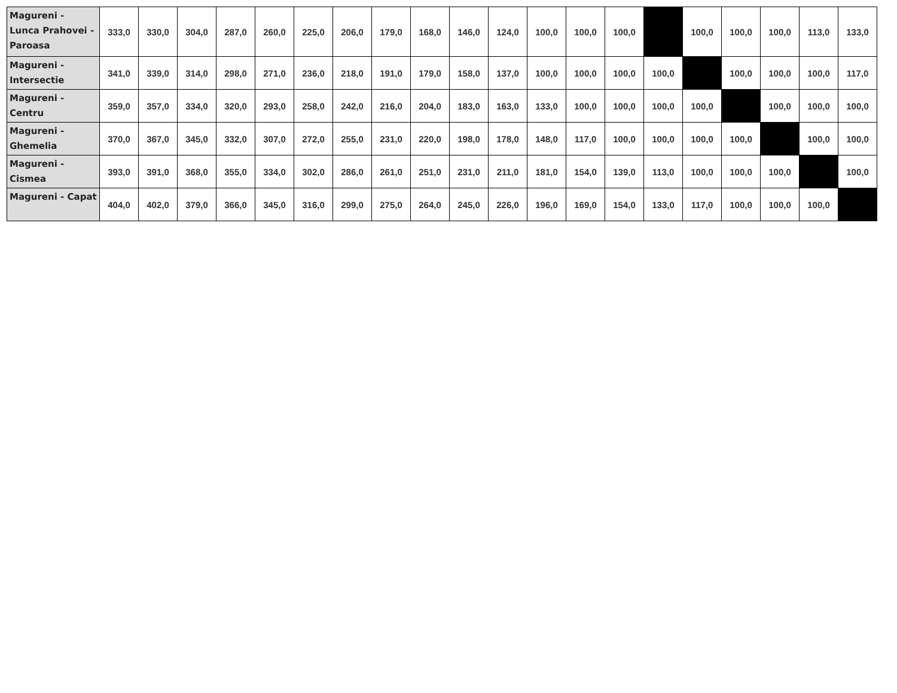| Magureni - Lunca Prahovei - Paroasa | 333,0 | 330,0 | 304,0 | 287,0 | 260,0 | 225,0 | 206,0 | 179,0 | 168,0 | 146,0 | 124,0 | 100,0 | 100,0 | 100,0 | | 100,0 | 100,0 | 100,0 | 113,0 | 133,0 |
| Magureni - Intersectie | 341,0 | 339,0 | 314,0 | 298,0 | 271,0 | 236,0 | 218,0 | 191,0 | 179,0 | 158,0 | 137,0 | 100,0 | 100,0 | 100,0 | 100,0 | | 100,0 | 100,0 | 100,0 | 117,0 |
| Magureni - Centru | 359,0 | 357,0 | 334,0 | 320,0 | 293,0 | 258,0 | 242,0 | 216,0 | 204,0 | 183,0 | 163,0 | 133,0 | 100,0 | 100,0 | 100,0 | 100,0 | | 100,0 | 100,0 | 100,0 |
| Magureni - Ghemelia | 370,0 | 367,0 | 345,0 | 332,0 | 307,0 | 272,0 | 255,0 | 231,0 | 220,0 | 198,0 | 178,0 | 148,0 | 117,0 | 100,0 | 100,0 | 100,0 | 100,0 | | 100,0 | 100,0 |
| Magureni - Cismea | 393,0 | 391,0 | 368,0 | 355,0 | 334,0 | 302,0 | 286,0 | 261,0 | 251,0 | 231,0 | 211,0 | 181,0 | 154,0 | 139,0 | 113,0 | 100,0 | 100,0 | 100,0 | | 100,0 |
| Magureni - Capat | 404,0 | 402,0 | 379,0 | 366,0 | 345,0 | 316,0 | 299,0 | 275,0 | 264,0 | 245,0 | 226,0 | 196,0 | 169,0 | 154,0 | 133,0 | 117,0 | 100,0 | 100,0 | 100,0 | |